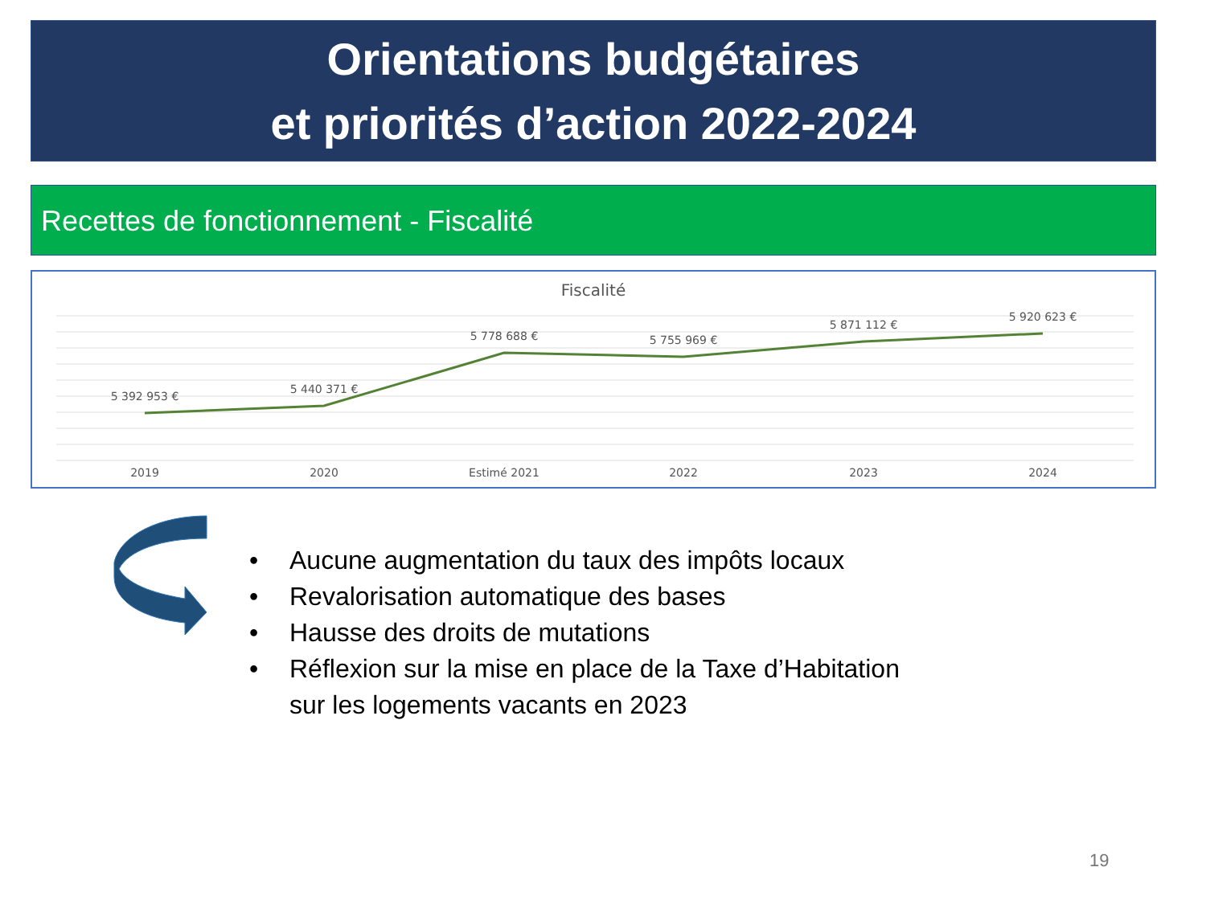Orientations budgétaires
et priorités d’action 2022-2024
Recettes de fonctionnement - Fiscalité
Fiscalité
5 392 953 €
5 440 371 €
5 778 688 €
5 755 969 €
5 871 112 €
5 920 623 €
2019
2020
Estimé 2021
2022
2023
2024
• Aucune augmentation du taux des impôts locaux
• Revalorisation automatique des bases
• Hausse des droits de mutations
• Réflexion sur la mise en place de la Taxe d’Habitation
sur les logements vacants en 2023
19